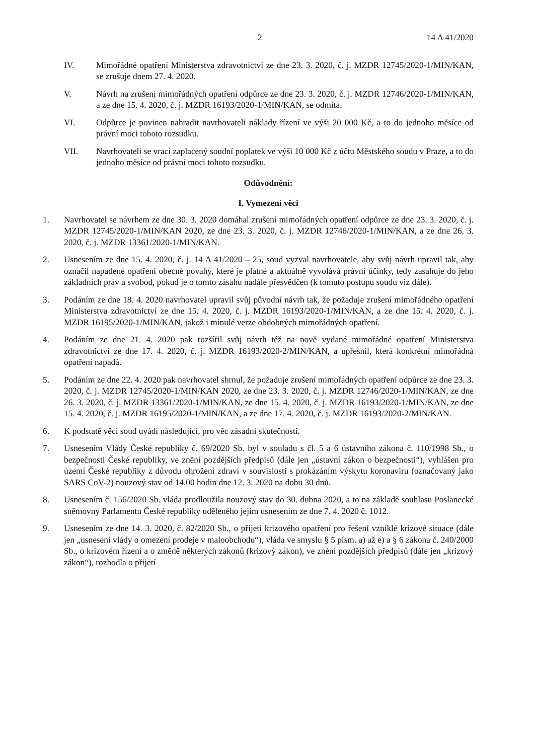2 14 A 41/2020
IV. Mimořádné opatření Ministerstva zdravotnictví ze dne 23. 3. 2020, č. j. MZDR 12745/2020-1/MIN/KAN, se zrušuje dnem 27. 4. 2020.
V. Návrh na zrušení mimořádných opatření odpůrce ze dne 23. 3. 2020, č. j. MZDR 12746/2020-1/MIN/KAN, a ze dne 15. 4. 2020, č. j. MZDR 16193/2020-1/MIN/KAN, se odmítá.
VI. Odpůrce je povinen nahradit navrhovateli náklady řízení ve výši 20 000 Kč, a to do jednoho měsíce od právní moci tohoto rozsudku.
VII. Navrhovateli se vrací zaplacený soudní poplatek ve výši 10 000 Kč z účtu Městského soudu v Praze, a to do jednoho měsíce od právní moci tohoto rozsudku.
Odůvodnění:
I. Vymezení věci
1. Navrhovatel se návrhem ze dne 30. 3. 2020 domáhal zrušení mimořádných opatření odpůrce ze dne 23. 3. 2020, č. j. MZDR 12745/2020-1/MIN/KAN 2020, ze dne 23. 3. 2020, č. j. MZDR 12746/2020-1/MIN/KAN, a ze dne 26. 3. 2020, č. j. MZDR 13361/2020-1/MIN/KAN.
2. Usnesením ze dne 15. 4. 2020, č. j. 14 A 41/2020 – 25, soud vyzval navrhovatele, aby svůj návrh upravil tak, aby označil napadené opatření obecné povahy, které je platné a aktuálně vyvolává právní účinky, tedy zasahuje do jeho základních práv a svobod, pokud je o tomto zásahu nadále přesvědčen (k tomuto postupu soudu viz dále).
3. Podáním ze dne 18. 4. 2020 navrhovatel upravil svůj původní návrh tak, že požaduje zrušení mimořádného opatření Ministerstva zdravotnictví ze dne 15. 4. 2020, č. j. MZDR 16193/2020-1/MIN/KAN, a ze dne 15. 4. 2020, č. j. MZDR 16195/2020-1/MIN/KAN, jakož i minulé verze obdobných mimořádných opatření.
4. Podáním ze dne 21. 4. 2020 pak rozšířil svůj návrh též na nově vydané mimořádné opatření Ministerstva zdravotnictví ze dne 17. 4. 2020, č. j. MZDR 16193/2020-2/MIN/KAN, a upřesnil, která konkrétní mimořádná opatření napadá.
5. Podáním ze dne 22. 4. 2020 pak navrhovatel shrnul, že požaduje zrušení mimořádných opatření odpůrce ze dne 23. 3. 2020, č. j. MZDR 12745/2020-1/MIN/KAN 2020, ze dne 23. 3. 2020, č. j. MZDR 12746/2020-1/MIN/KAN, ze dne 26. 3. 2020, č. j. MZDR 13361/2020-1/MIN/KAN, ze dne 15. 4. 2020, č. j. MZDR 16193/2020-1/MIN/KAN, ze dne 15. 4. 2020, č. j. MZDR 16195/2020-1/MIN/KAN, a ze dne 17. 4. 2020, č. j. MZDR 16193/2020-2/MIN/KAN.
6. K podstatě věci soud uvádí následující, pro věc zásadní skutečnosti.
7. Usnesením Vlády České republiky č. 69/2020 Sb. byl v souladu s čl. 5 a 6 ústavního zákona č. 110/1998 Sb., o bezpečnosti České republiky, ve znění pozdějších předpisů (dále jen „ústavní zákon o bezpečnosti“), vyhlášen pro území České republiky z důvodu ohrožení zdraví v souvislosti s prokázáním výskytu koronaviru (označovaný jako SARS CoV-2) nouzový stav od 14.00 hodin dne 12. 3. 2020 na dobu 30 dnů.
8. Usnesením č. 156/2020 Sb. vláda prodloužila nouzový stav do 30. dubna 2020, a to na základě souhlasu Poslanecké sněmovny Parlamentu České republiky uděleného jejím usnesením ze dne 7. 4. 2020 č. 1012.
9. Usnesením ze dne 14. 3. 2020, č. 82/2020 Sb., o přijetí krizového opatření pro řešení vzniklé krizové situace (dále jen „usnesení vlády o omezení prodeje v maloobchodu“), vláda ve smyslu § 5 písm. a) až e) a § 6 zákona č. 240/2000 Sb., o krizovém řízení a o změně některých zákonů (krizový zákon), ve znění pozdějších předpisů (dále jen „krizový zákon“), rozhodla o přijetí